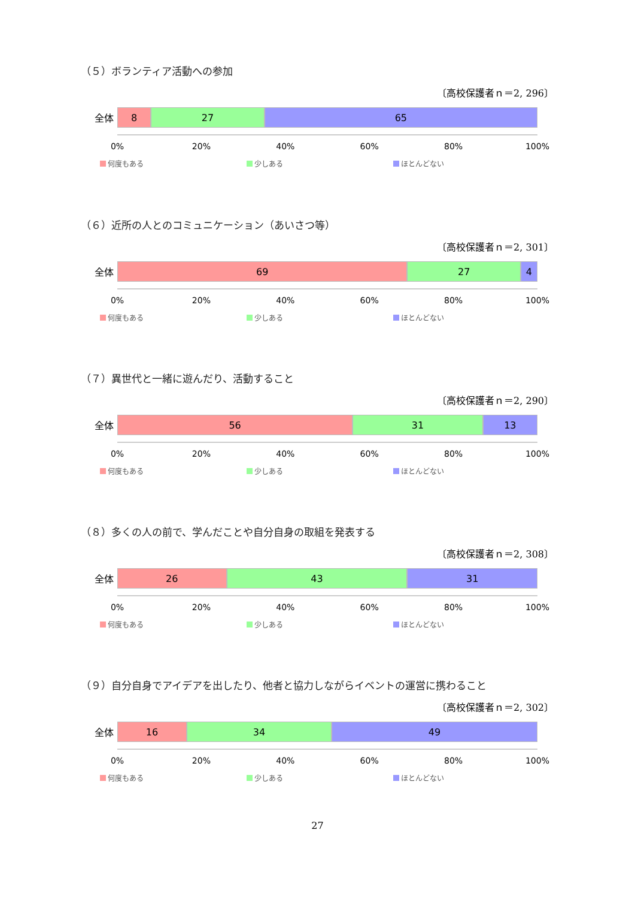（５）ボランティア活動への参加
〔高校保護者ｎ＝2, 296〕
全体
8 27 65
0% 20% 40% 60% 80% 100%
何度もある 少しある ほとんどない
（６）近所の人とのコミュニケーション（あいさつ等）
〔高校保護者ｎ＝2, 301〕
全体
69 27 4
0% 20% 40% 60% 80% 100%
何度もある 少しある ほとんどない
（７）異世代と一緒に遊んだり、活動すること
〔高校保護者ｎ＝2, 290〕
全体
56 31 13
0% 20% 40% 60% 80% 100%
何度もある 少しある ほとんどない
（８）多くの人の前で、学んだことや自分自身の取組を発表する
〔高校保護者ｎ＝2, 308〕
全体
26 43 31
0% 20% 40% 60% 80% 100%
何度もある 少しある ほとんどない
（９）自分自身でアイデアを出したり、他者と協力しながらイベントの運営に携わること
〔高校保護者ｎ＝2, 302〕
全体
16 34 49
0% 20% 40% 60% 80% 100%
何度もある 少しある ほとんどない
27